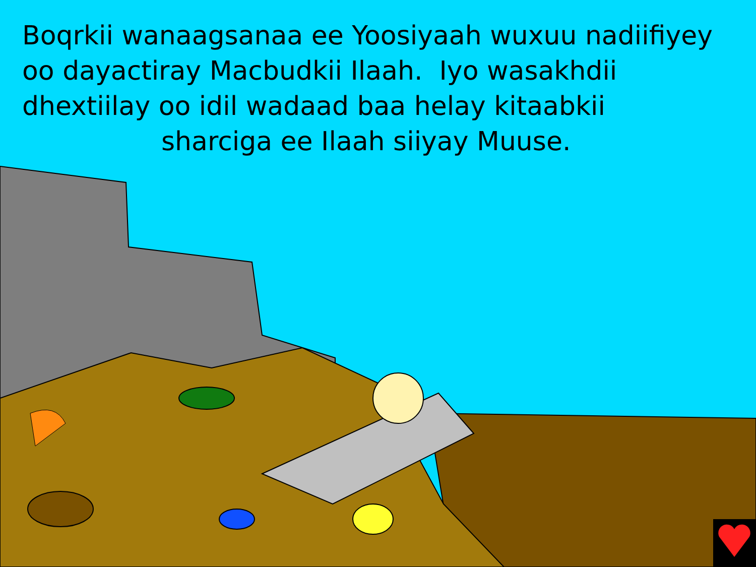Boqrkii wanaagsanaa ee Yoosiyaah wuxuu nadiifiyey
oo dayactiray Macbudkii Ilaah. Iyo wasakhdii
dhextiilay oo idil wadaad baa helay kitaabkii
sharciga ee Ilaah siiyay Muuse.